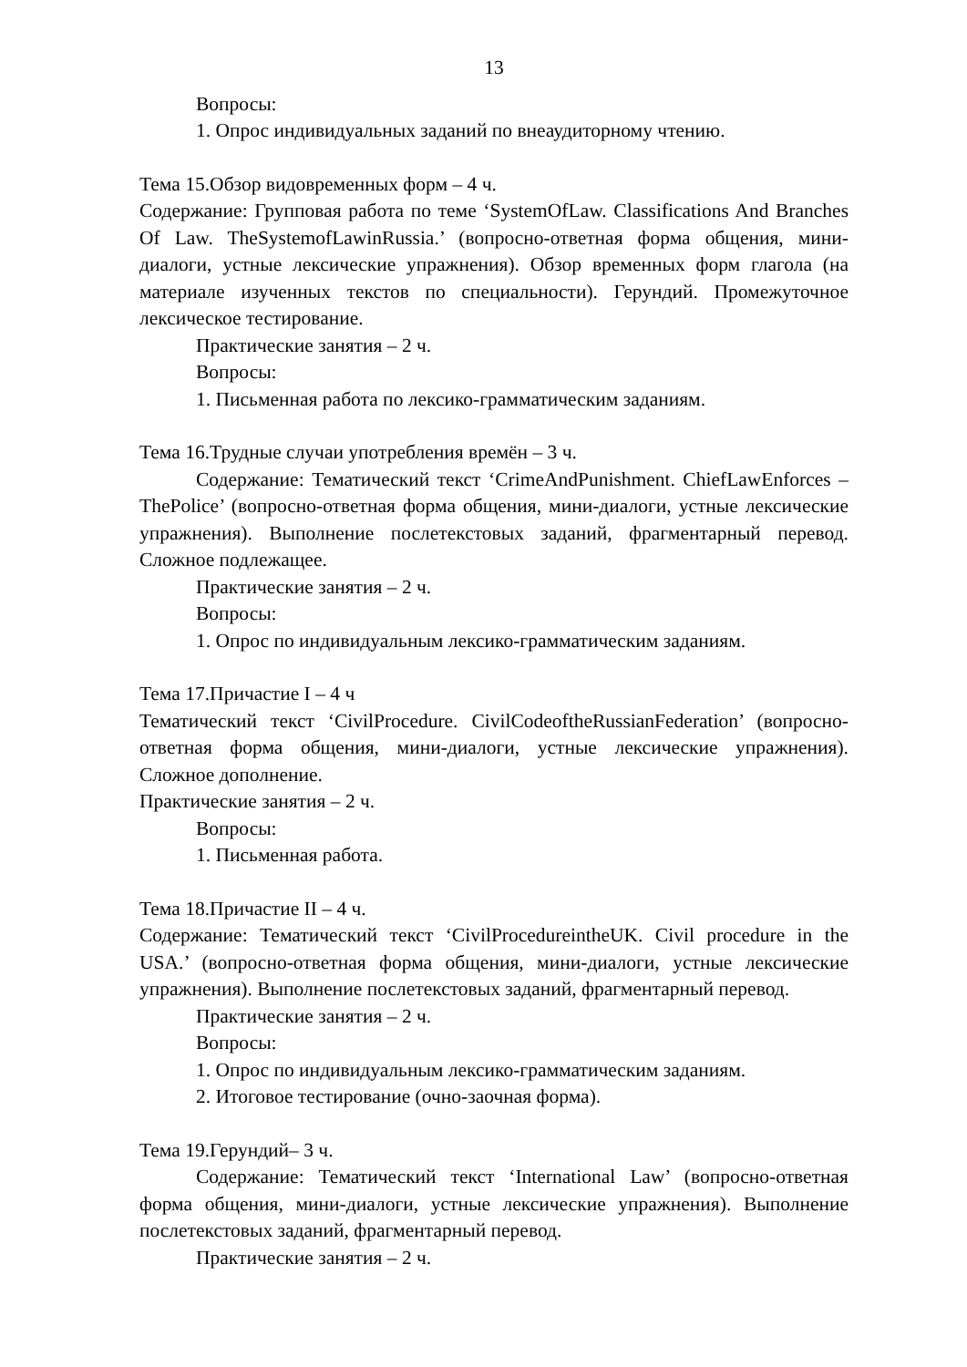13
Вопросы:
1. Опрос индивидуальных заданий по внеаудиторному чтению.
Тема 15.Обзор видовременных форм – 4 ч.
Содержание: Групповая работа по теме ‘SystemOfLaw. Classifications And Branches Of Law. TheSystemofLawinRussia.’ (вопросно-ответная форма общения, мини-диалоги, устные лексические упражнения). Обзор временных форм глагола (на материале изученных текстов по специальности). Герундий. Промежуточное лексическое тестирование.
Практические занятия – 2 ч.
Вопросы:
1. Письменная работа по лексико-грамматическим заданиям.
Тема 16.Трудные случаи употребления времён – 3 ч.
Содержание: Тематический текст ‘CrimeAndPunishment. ChiefLawEnforces – ThePolice’ (вопросно-ответная форма общения, мини-диалоги, устные лексические упражнения). Выполнение послетекстовых заданий, фрагментарный перевод. Сложное подлежащее.
Практические занятия – 2 ч.
Вопросы:
1. Опрос по индивидуальным лексико-грамматическим заданиям.
Тема 17.Причастие I – 4 ч
Тематический текст ‘CivilProcedure. CivilCodeoftheRussianFederation’ (вопросно-ответная форма общения, мини-диалоги, устные лексические упражнения). Сложное дополнение.
Практические занятия – 2 ч.
Вопросы:
1. Письменная работа.
Тема 18.Причастие II – 4 ч.
Содержание: Тематический текст ‘CivilProcedureintheUK. Civil procedure in the USA.’ (вопросно-ответная форма общения, мини-диалоги, устные лексические упражнения). Выполнение послетекстовых заданий, фрагментарный перевод.
Практические занятия – 2 ч.
Вопросы:
1. Опрос по индивидуальным лексико-грамматическим заданиям.
2. Итоговое тестирование (очно-заочная форма).
Тема 19.Герундий– 3 ч.
Содержание: Тематический текст ‘International Law’ (вопросно-ответная форма общения, мини-диалоги, устные лексические упражнения). Выполнение послетекстовых заданий, фрагментарный перевод.
Практические занятия – 2 ч.